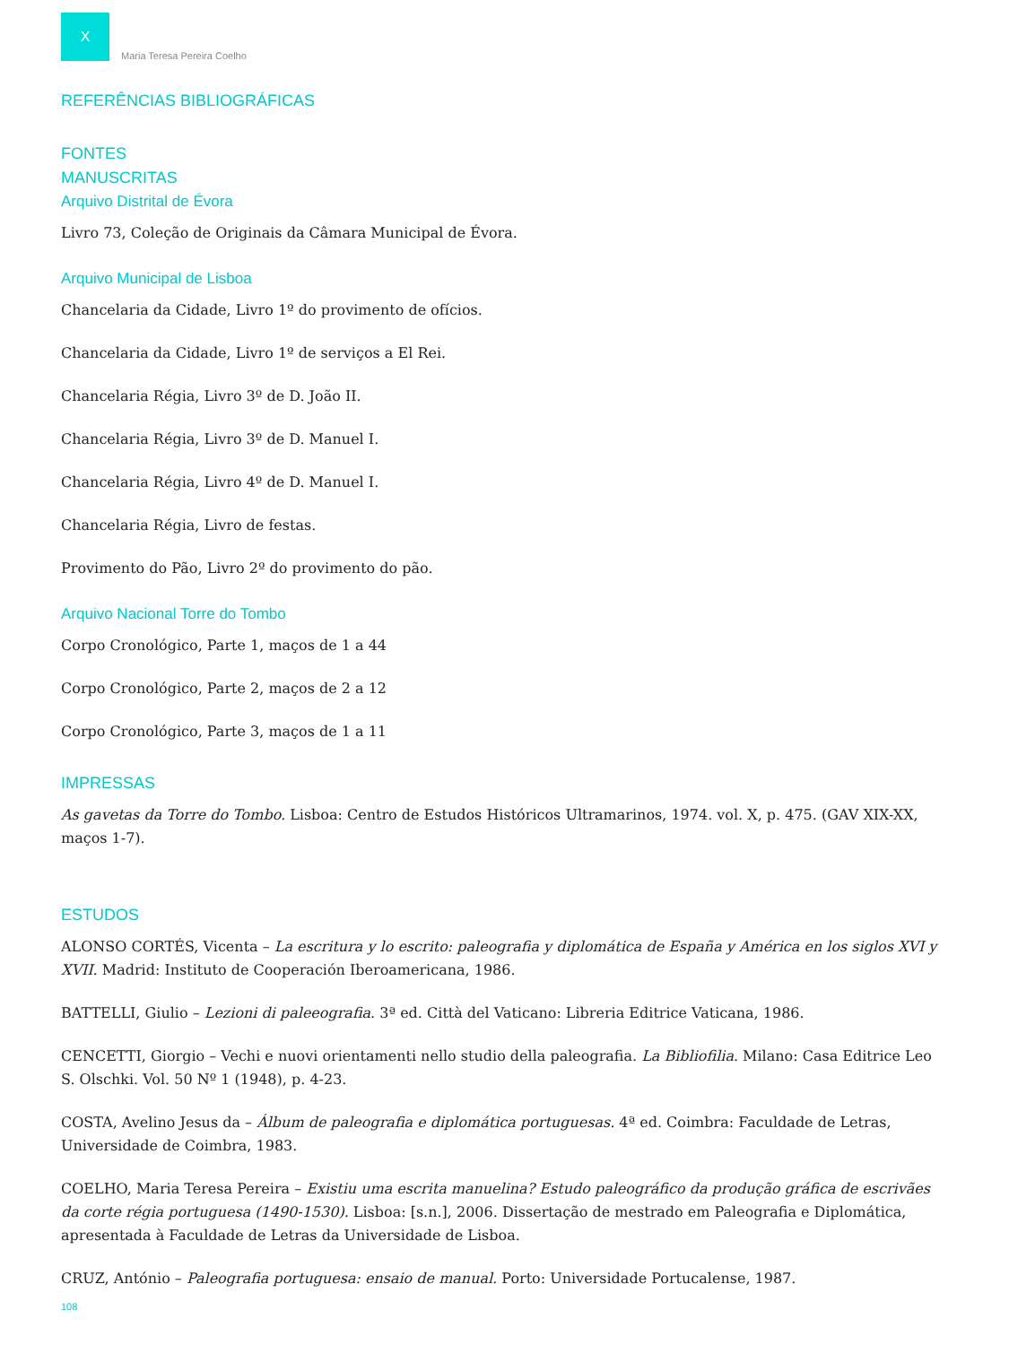X
Maria Teresa Pereira Coelho
REFERÊNCIAS BIBLIOGRÁFICAS
FONTES
MANUSCRITAS
Arquivo Distrital de Évora
Livro 73, Coleção de Originais da Câmara Municipal de Évora.
Arquivo Municipal de Lisboa
Chancelaria da Cidade, Livro 1º do provimento de ofícios.
Chancelaria da Cidade, Livro 1º de serviços a El Rei.
Chancelaria Régia, Livro 3º de D. João II.
Chancelaria Régia, Livro 3º de D. Manuel I.
Chancelaria Régia, Livro 4º de D. Manuel I.
Chancelaria Régia, Livro de festas.
Provimento do Pão, Livro 2º do provimento do pão.
Arquivo Nacional Torre do Tombo
Corpo Cronológico, Parte 1, maços de 1 a 44
Corpo Cronológico, Parte 2, maços de 2 a 12
Corpo Cronológico, Parte 3, maços de 1 a 11
IMPRESSAS
As gavetas da Torre do Tombo. Lisboa: Centro de Estudos Históricos Ultramarinos, 1974. vol. X, p. 475. (GAV XIX-XX, maços 1-7).
ESTUDOS
ALONSO CORTÉS, Vicenta – La escritura y lo escrito: paleografia y diplomática de España y América en los siglos XVI y XVII. Madrid: Instituto de Cooperación Iberoamericana, 1986.
BATTELLI, Giulio – Lezioni di paleeografia. 3ª ed. Città del Vaticano: Libreria Editrice Vaticana, 1986.
CENCETTI, Giorgio – Vechi e nuovi orientamenti nello studio della paleografia. La Bibliofilia. Milano: Casa Editrice Leo S. Olschki. Vol. 50 Nº 1 (1948), p. 4-23.
COSTA, Avelino Jesus da – Álbum de paleografia e diplomática portuguesas. 4ª ed. Coimbra: Faculdade de Letras, Universidade de Coimbra, 1983.
COELHO, Maria Teresa Pereira – Existiu uma escrita manuelina? Estudo paleográfico da produção gráfica de escrivães da corte régia portuguesa (1490-1530). Lisboa: [s.n.], 2006. Dissertação de mestrado em Paleografia e Diplomática, apresentada à Faculdade de Letras da Universidade de Lisboa.
CRUZ, António – Paleografia portuguesa: ensaio de manual. Porto: Universidade Portucalense, 1987.
108